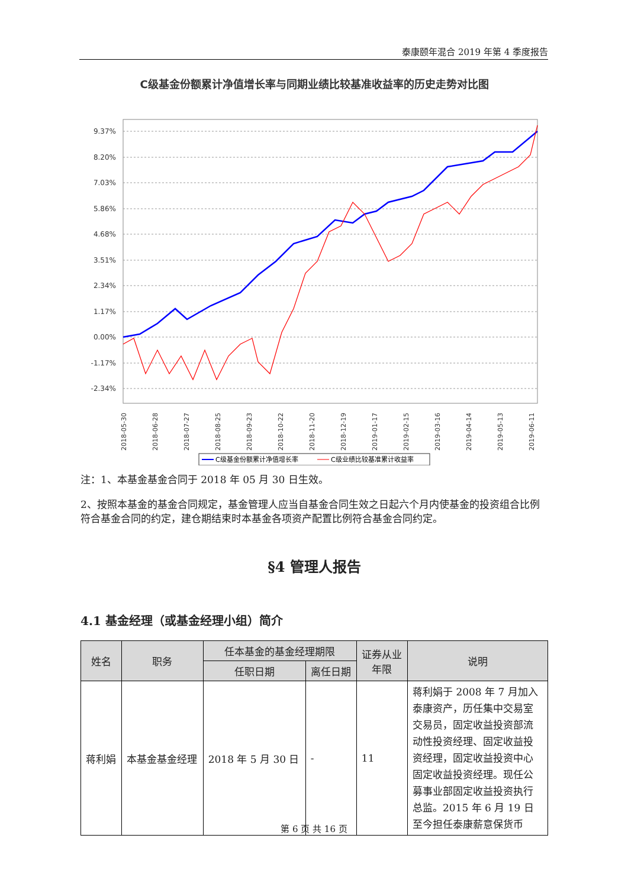泰康颐年混合 2019 年第 4 季度报告
C级基金份额累计净值增长率与同期业绩比较基准收益率的历史走势对比图
9.37%
8.20%
7.03%
5.86%
4.68%
3.51%
2.34%
1.17%
0.00%
-1.17%
-2.34%
2018-05-30
2018-06-28
2018-07-27
2018-08-25
2018-09-23
2018-10-22
2018-11-20
2018-12-19
2019-01-17
2019-02-15
2019-03-16
2019-04-14
2019-05-13
2019-06-11
C级基金份额累计净值增长率
C级业绩比较基准累计收益率
注：1、本基金基金合同于 2018 年 05 月 30 日生效。
2、按照本基金的基金合同规定，基金管理人应当自基金合同生效之日起六个月内使基金的投资组合比例符合基金合同的约定，建仓期结束时本基金各项资产配置比例符合基金合同约定。
§4 管理人报告
4.1 基金经理（或基金经理小组）简介
| 姓名 | 职务 | 任本基金的基金经理期限 | | 证券从业 年限 | 说明 |
| --- | --- | --- | --- | --- | --- |
| | | 任职日期 | 离任日期 | | |
| 蒋利娟 | 本基金基金经理 | 2018 年 5 月 30 日 | - | 11 | 蒋利娟于 2008 年 7 月加入泰康资产，历任集中交易室交易员，固定收益投资部流动性投资经理、固定收益投资经理，固定收益投资中心固定收益投资经理。现任公募事业部固定收益投资执行总监。2015 年 6 月 19 日至今担任泰康薪意保货币 |
第 6 页 共 16 页